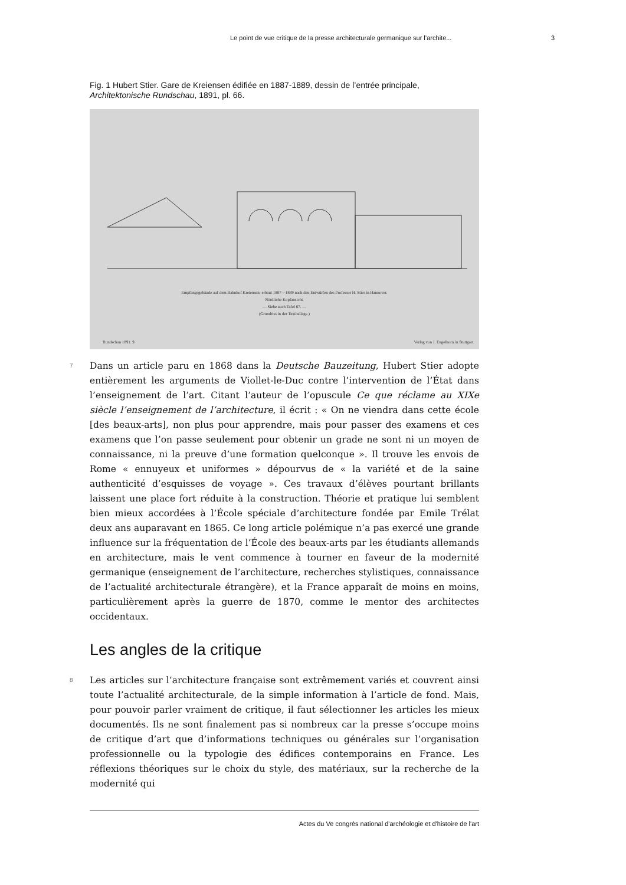Le point de vue critique de la presse architecturale germanique sur l’archite... 3
Fig. 1 Hubert Stier. Gare de Kreiensen édifiée en 1887-1889, dessin de l’entrée principale, Architektonische Rundschau, 1891, pl. 66.
Empfangsgebäude auf dem Bahnhof Kreiensen; erbaut 1887—1889 nach den Entwürfen des Professor H. Stier in Hannover.
Nördliche Kopfansicht.
— Siehe auch Tafel 67. —
(Grundriss in der Textbeilage.)
Rundschau 1891. 9.
Verlag von J. Engelhorn in Stuttgart.
7
Dans un article paru en 1868 dans la Deutsche Bauzeitung, Hubert Stier adopte entièrement les arguments de Viollet-le-Duc contre l’intervention de l’État dans l’enseignement de l’art. Citant l’auteur de l’opuscule Ce que réclame au XIXe siècle l’enseignement de l’architecture, il écrit : « On ne viendra dans cette école [des beaux-arts], non plus pour apprendre, mais pour passer des examens et ces examens que l’on passe seulement pour obtenir un grade ne sont ni un moyen de connaissance, ni la preuve d’une formation quelconque ». Il trouve les envois de Rome « ennuyeux et uniformes » dépourvus de « la variété et de la saine authenticité d’esquisses de voyage ». Ces travaux d’élèves pourtant brillants laissent une place fort réduite à la construction. Théorie et pratique lui semblent bien mieux accordées à l’École spéciale d’architecture fondée par Emile Trélat deux ans auparavant en 1865. Ce long article polémique n’a pas exercé une grande influence sur la fréquentation de l’École des beaux-arts par les étudiants allemands en architecture, mais le vent commence à tourner en faveur de la modernité germanique (enseignement de l’architecture, recherches stylistiques, connaissance de l’actualité architecturale étrangère), et la France apparaît de moins en moins, particulièrement après la guerre de 1870, comme le mentor des architectes occidentaux.
Les angles de la critique
8
Les articles sur l’architecture française sont extrêmement variés et couvrent ainsi toute l’actualité architecturale, de la simple information à l’article de fond. Mais, pour pouvoir parler vraiment de critique, il faut sélectionner les articles les mieux documentés. Ils ne sont finalement pas si nombreux car la presse s’occupe moins de critique d’art que d’informations techniques ou générales sur l’organisation professionnelle ou la typologie des édifices contemporains en France. Les réflexions théoriques sur le choix du style, des matériaux, sur la recherche de la modernité qui
Actes du Ve congrès national d'archéologie et d'histoire de l'art